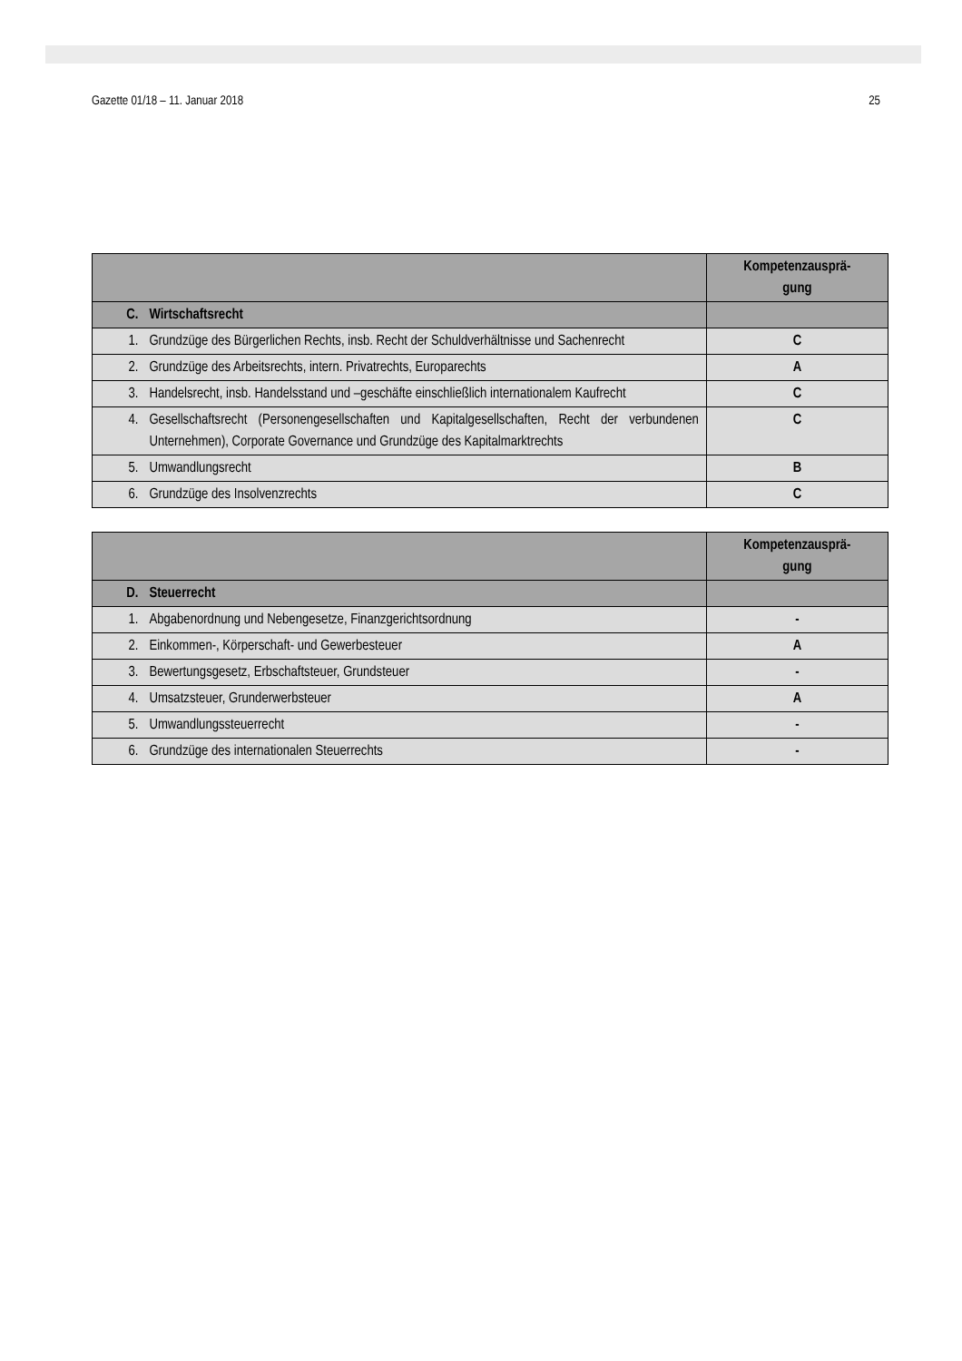Gazette 01/18 – 11. Januar 2018 25
| | | Kompetenzausprä- gung |
| --- | --- | --- |
| C. | Wirtschaftsrecht | |
| 1. | Grundzüge des Bürgerlichen Rechts, insb. Recht der Schuldverhältnisse und Sachenrecht | C |
| 2. | Grundzüge des Arbeitsrechts, intern. Privatrechts, Europarechts | A |
| 3. | Handelsrecht, insb. Handelsstand und –geschäfte einschließlich internationalem Kaufrecht | C |
| 4. | Gesellschaftsrecht (Personengesellschaften und Kapitalgesellschaften, Recht der verbundenen Unternehmen), Corporate Governance und Grundzüge des Kapitalmarktrechts | C |
| 5. | Umwandlungsrecht | B |
| 6. | Grundzüge des Insolvenzrechts | C |
| | | Kompetenzausprä- gung |
| --- | --- | --- |
| D. | Steuerrecht | |
| 1. | Abgabenordnung und Nebengesetze, Finanzgerichtsordnung | - |
| 2. | Einkommen-, Körperschaft- und Gewerbesteuer | A |
| 3. | Bewertungsgesetz, Erbschaftsteuer, Grundsteuer | - |
| 4. | Umsatzsteuer, Grunderwerbsteuer | A |
| 5. | Umwandlungssteuerrecht | - |
| 6. | Grundzüge des internationalen Steuerrechts | - |